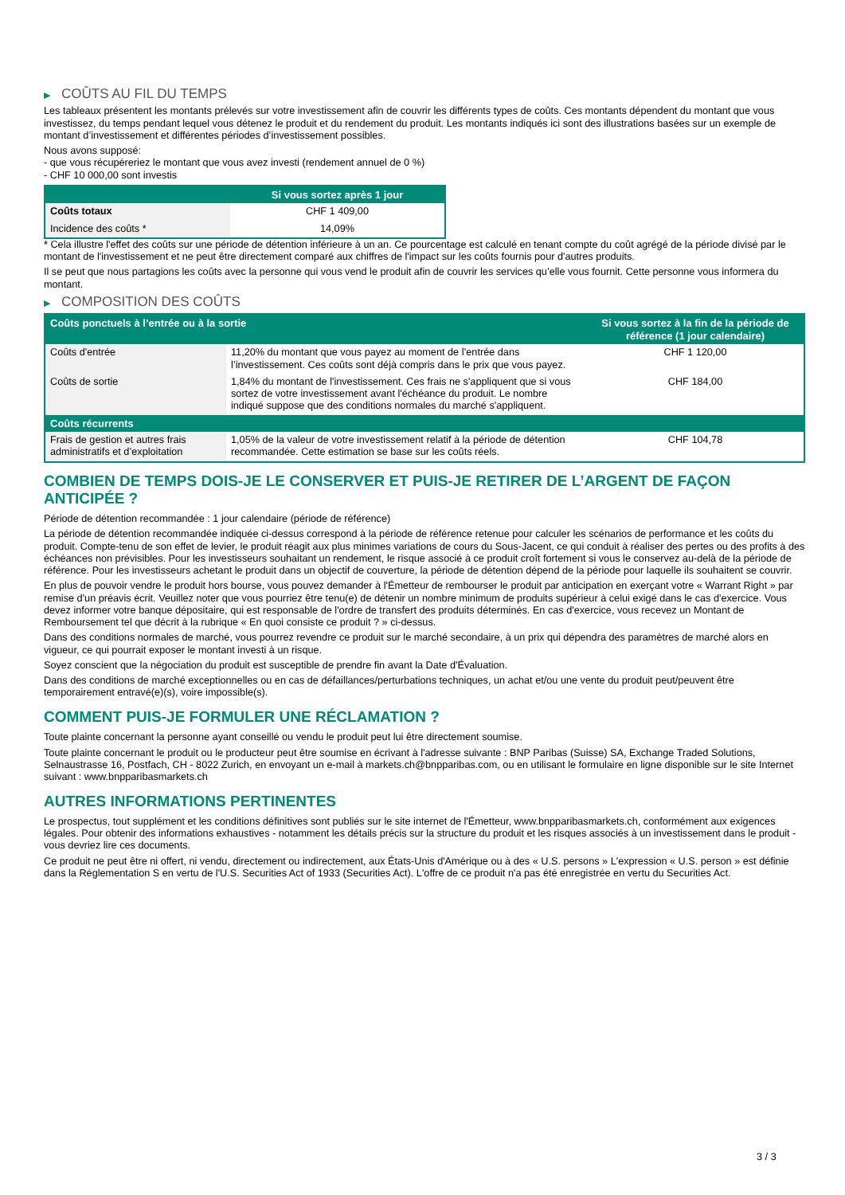▶ COÛTS AU FIL DU TEMPS
Les tableaux présentent les montants prélevés sur votre investissement afin de couvrir les différents types de coûts. Ces montants dépendent du montant que vous investissez, du temps pendant lequel vous détenez le produit et du rendement du produit. Les montants indiqués ici sont des illustrations basées sur un exemple de montant d’investissement et différentes périodes d’investissement possibles.
Nous avons supposé:
- que vous récupéreriez le montant que vous avez investi (rendement annuel de 0 %)
- CHF 10 000,00 sont investis
| | Si vous sortez après 1 jour |
| --- | --- |
| Coûts totaux | CHF 1 409,00 |
| Incidence des coûts * | 14,09% |
* Cela illustre l'effet des coûts sur une période de détention inférieure à un an. Ce pourcentage est calculé en tenant compte du coût agrégé de la période divisé par le montant de l'investissement et ne peut être directement comparé aux chiffres de l'impact sur les coûts fournis pour d'autres produits.
Il se peut que nous partagions les coûts avec la personne qui vous vend le produit afin de couvrir les services qu’elle vous fournit. Cette personne vous informera du montant.
▶ COMPOSITION DES COÛTS
| Coûts ponctuels à l’entrée ou à la sortie | | Si vous sortez à la fin de la période de référence (1 jour calendaire) |
| --- | --- | --- |
| Coûts d'entrée | 11,20% du montant que vous payez au moment de l’entrée dans l’investissement. Ces coûts sont déjà compris dans le prix que vous payez. | CHF 1 120,00 |
| Coûts de sortie | 1,84% du montant de l'investissement. Ces frais ne s'appliquent que si vous sortez de votre investissement avant l'échéance du produit. Le nombre indiqué suppose que des conditions normales du marché s'appliquent. | CHF 184,00 |
| Coûts récurrents | | |
| Frais de gestion et autres frais administratifs et d’exploitation | 1,05% de la valeur de votre investissement relatif à la période de détention recommandée. Cette estimation se base sur les coûts réels. | CHF 104,78 |
COMBIEN DE TEMPS DOIS-JE LE CONSERVER ET PUIS-JE RETIRER DE L’ARGENT DE FAÇON ANTICIPÉE ?
Période de détention recommandée : 1 jour calendaire (période de référence)
La période de détention recommandée indiquée ci-dessus correspond à la période de référence retenue pour calculer les scénarios de performance et les coûts du produit. Compte-tenu de son effet de levier, le produit réagit aux plus minimes variations de cours du Sous-Jacent, ce qui conduit à réaliser des pertes ou des profits à des échéances non prévisibles. Pour les investisseurs souhaitant un rendement, le risque associé à ce produit croît fortement si vous le conservez au-delà de la période de référence. Pour les investisseurs achetant le produit dans un objectif de couverture, la période de détention dépend de la période pour laquelle ils souhaitent se couvrir.
En plus de pouvoir vendre le produit hors bourse, vous pouvez demander à l'Émetteur de rembourser le produit par anticipation en exerçant votre « Warrant Right » par remise d'un préavis écrit. Veuillez noter que vous pourriez être tenu(e) de détenir un nombre minimum de produits supérieur à celui exigé dans le cas d'exercice. Vous devez informer votre banque dépositaire, qui est responsable de l'ordre de transfert des produits déterminés. En cas d'exercice, vous recevez un Montant de Remboursement tel que décrit à la rubrique « En quoi consiste ce produit ? » ci-dessus.
Dans des conditions normales de marché, vous pourrez revendre ce produit sur le marché secondaire, à un prix qui dépendra des paramètres de marché alors en vigueur, ce qui pourrait exposer le montant investi à un risque.
Soyez conscient que la négociation du produit est susceptible de prendre fin avant la Date d'Évaluation.
Dans des conditions de marché exceptionnelles ou en cas de défaillances/perturbations techniques, un achat et/ou une vente du produit peut/peuvent être temporairement entravé(e)(s), voire impossible(s).
COMMENT PUIS-JE FORMULER UNE RÉCLAMATION ?
Toute plainte concernant la personne ayant conseillé ou vendu le produit peut lui être directement soumise.
Toute plainte concernant le produit ou le producteur peut être soumise en écrivant à l'adresse suivante : BNP Paribas (Suisse) SA, Exchange Traded Solutions, Selnaustrasse 16, Postfach, CH - 8022 Zurich, en envoyant un e-mail à markets.ch@bnpparibas.com, ou en utilisant le formulaire en ligne disponible sur le site Internet suivant : www.bnpparibasmarkets.ch
AUTRES INFORMATIONS PERTINENTES
Le prospectus, tout supplément et les conditions définitives sont publiés sur le site internet de l'Émetteur, www.bnpparibasmarkets.ch, conformément aux exigences légales. Pour obtenir des informations exhaustives - notamment les détails précis sur la structure du produit et les risques associés à un investissement dans le produit - vous devriez lire ces documents.
Ce produit ne peut être ni offert, ni vendu, directement ou indirectement, aux États-Unis d'Amérique ou à des « U.S. persons » L'expression « U.S. person » est définie dans la Réglementation S en vertu de l'U.S. Securities Act of 1933 (Securities Act). L'offre de ce produit n'a pas été enregistrée en vertu du Securities Act.
3 / 3